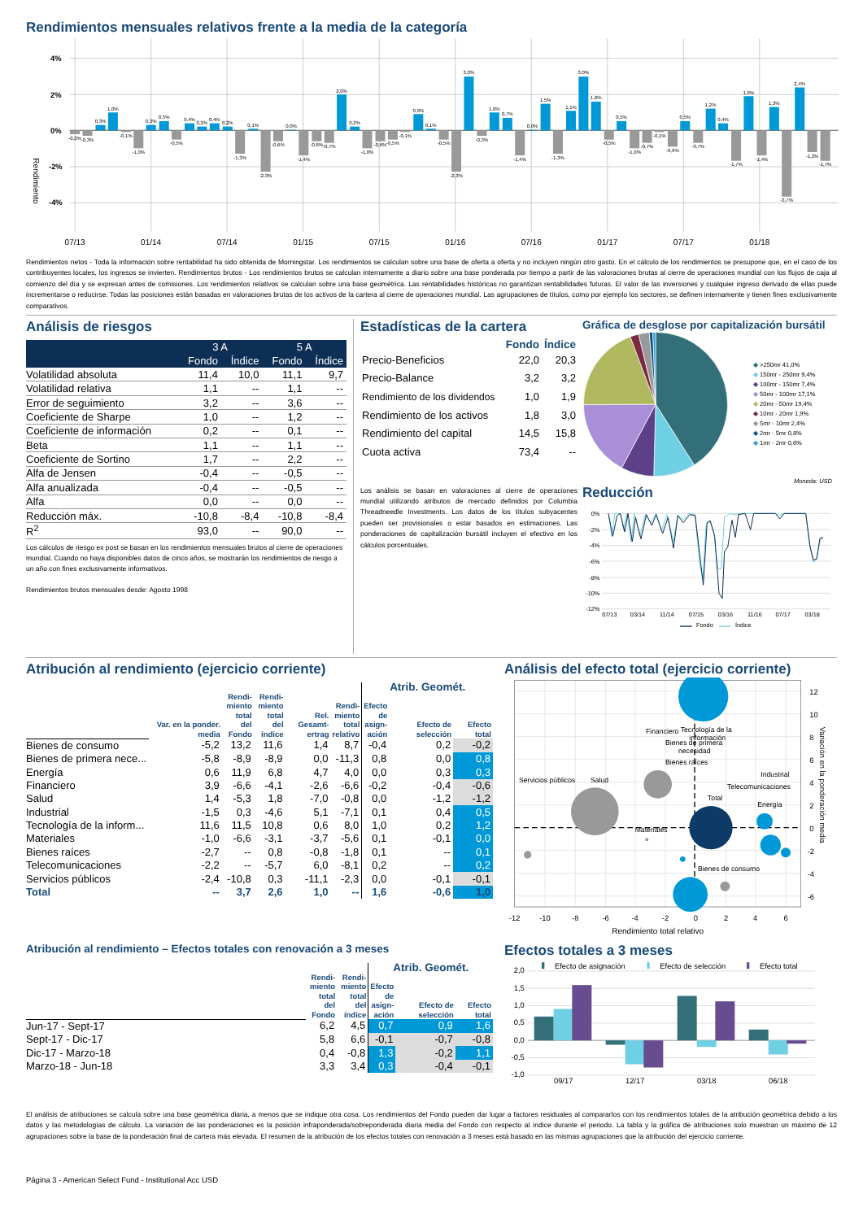Rendimientos mensuales relativos frente a la media de la categoría
4%
2%
0%
-2%
-4%
Rendimiento
-0,2%
-0,3%
0,3%
1,0%
-0,1%
-1,0%
0,3%
0,5%
-0,5%
0,4%
0,2%
0,4%
0,2%
-1,3%
0,1%
-2,3%
-0,6%
0,0%
-1,4%
-0,6%
-0,7%
2,0%
0,2%
-1,0%
-0,6%
-0,5%
-0,1%
0,9%
0,1%
-0,5%
-2,3%
3,0%
-0,3%
1,0%
0,7%
-1,4%
0,0%
1,5%
-1,3%
1,1%
3,0%
1,6%
-0,5%
0,5%
-1,0%
-0,7%
-0,1%
-0,9%
0,5%
-0,7%
1,2%
0,4%
-1,7%
1,9%
-1,4%
1,3%
-3,7%
2,4%
-1,2%
-1,7%
07/13
01/14
07/14
01/15
07/15
01/16
07/16
01/17
07/17
01/18
Rendimientos netos - Toda la información sobre rentabilidad ha sido obtenida de Morningstar. Los rendimientos se calculan sobre una base de oferta a oferta y no incluyen ningún otro gasto. En el cálculo de los rendimientos se presupone que, en el caso de los contribuyentes locales, los ingresos se invierten. Rendimientos brutos - Los rendimientos brutos se calculan internamente a diario sobre una base ponderada por tiempo a partir de las valoraciones brutas al cierre de operaciones mundial con los flujos de caja al comienzo del día y se expresan antes de comisiones. Los rendimientos relativos se calculan sobre una base geométrica. Las rentabilidades históricas no garantizan rentabilidades futuras. El valor de las inversiones y cualquier ingreso derivado de ellas puede incrementarse o reducirse. Todas las posiciones están basadas en valoraciones brutas de los activos de la cartera al cierre de operaciones mundial. Las agrupaciones de títulos, como por ejemplo los sectores, se definen internamente y tienen fines exclusivamente comparativos.
Análisis de riesgos
| | 3 A | | 5 A | |
| --- | --- | --- | --- | --- |
| | Fondo | Índice | Fondo | Índice |
| Volatilidad absoluta | 11,4 | 10,0 | 11,1 | 9,7 |
| Volatilidad relativa | 1,1 | -- | 1,1 | -- |
| Error de seguimiento | 3,2 | -- | 3,6 | -- |
| Coeficiente de Sharpe | 1,0 | -- | 1,2 | -- |
| Coeficiente de información | 0,2 | -- | 0,1 | -- |
| Beta | 1,1 | -- | 1,1 | -- |
| Coeficiente de Sortino | 1,7 | -- | 2,2 | -- |
| Alfa de Jensen | -0,4 | -- | -0,5 | -- |
| Alfa anualizada | -0,4 | -- | -0,5 | -- |
| Alfa | 0,0 | -- | 0,0 | -- |
| Reducción máx. | -10,8 | -8,4 | -10,8 | -8,4 |
| R<sup>2</sup> | 93,0 | -- | 90,0 | -- |
Los cálculos de riesgo ex post se basan en los rendimientos mensuales brutos al cierre de operaciones mundial. Cuando no haya disponibles datos de cinco años, se mostrarán los rendimientos de riesgo a un año con fines exclusivamente informativos.
Rendimientos brutos mensuales desde: Agosto 1998
Estadísticas de la cartera
| | Fondo | Índice |
| --- | --- | --- |
| Precio-Beneficios | 22,0 | 20,3 |
| Precio-Balance | 3,2 | 3,2 |
| Rendimiento de los dividendos | 1,0 | 1,9 |
| Rendimiento de los activos | 1,8 | 3,0 |
| Rendimiento del capital | 14,5 | 15,8 |
| Cuota activa | 73,4 | -- |
Los análisis se basan en valoraciones al cierre de operaciones mundial utilizando atributos de mercado definidos por Columbia Threadneedle Investments. Los datos de los títulos subyacentes pueden ser provisionales o estar basados en estimaciones. Las ponderaciones de capitalización bursátil incluyen el efectivo en los cálculos porcentuales.
Gráfica de desglose por capitalización bursátil
◆ >250mr 41,0%
◆ 150mr - 250mr 9,4%
◆ 100mr - 150mr 7,4%
◆ 50mr - 100mr 17,1%
◆ 20mr - 50mr 19,4%
◆ 10mr - 20mr 1,9%
◆ 5mr - 10mr 2,4%
◆ 2mr - 5mr 0,8%
◆ 1mr - 2mr 0,6%
Moneda: USD
Reducción
0%
-2%
-4%
-6%
-8%
-10%
-12%
07/13
03/14
11/14
07/15
03/16
11/16
07/17
03/18
Fondo
Índice
Atribución al rendimiento (ejercicio corriente)
| | | | | | | Atrib. Geomét. | | |
| --- | --- | --- | --- | --- | --- | --- | --- | --- |
| | Var. en la ponder. media | Rendi- miento total del Fondo | Rendi- miento total del índice | Rel. Gesamt- ertrag | Rendi- miento total relativo | Efecto de asign- ación | Efecto de selección | Efecto total |
| Bienes de consumo | -5,2 | 13,2 | 11,6 | 1,4 | 8,7 | -0,4 | 0,2 | -0,2 |
| Bienes de primera nece... | -5,8 | -8,9 | -8,9 | 0,0 | -11,3 | 0,8 | 0,0 | 0,8 |
| Energía | 0,6 | 11,9 | 6,8 | 4,7 | 4,0 | 0,0 | 0,3 | 0,3 |
| Financiero | 3,9 | -6,6 | -4,1 | -2,6 | -6,6 | -0,2 | -0,4 | -0,6 |
| Salud | 1,4 | -5,3 | 1,8 | -7,0 | -0,8 | 0,0 | -1,2 | -1,2 |
| Industrial | -1,5 | 0,3 | -4,6 | 5,1 | -7,1 | 0,1 | 0,4 | 0,5 |
| Tecnología de la inform... | 11,6 | 11,5 | 10,8 | 0,6 | 8,0 | 1,0 | 0,2 | 1,2 |
| Materiales | -1,0 | -6,6 | -3,1 | -3,7 | -5,6 | 0,1 | -0,1 | 0,0 |
| Bienes raíces | -2,7 | -- | 0,8 | -0,8 | -1,8 | 0,1 | -- | 0,1 |
| Telecomunicaciones | -2,2 | -- | -5,7 | 6,0 | -8,1 | 0,2 | -- | 0,2 |
| Servicios públicos | -2,4 | -10,8 | 0,3 | -11,1 | -2,3 | 0,0 | -0,1 | -0,1 |
| Total | -- | 3,7 | 2,6 | 1,0 | -- | 1,6 | -0,6 | 1,0 |
Análisis del efecto total (ejercicio corriente)
Financiero
Tecnología de la
información
Bienes de primera
necesidad
Bienes raíces
Servicios públicos
Salud
Industrial
Telecomunicaciones
Total
Energía
Materiales
Bienes de consumo
-12
-10
-8
-6
-4
-2
0
2
4
6
Rendimiento total relativo
12
10
8
6
4
2
0
-2
-4
-6
Variación en la ponderación media
Atribución al rendimiento – Efectos totales con renovación a 3 meses
| | | | Atrib. Geomét. | | |
| --- | --- | --- | --- | --- | --- |
| | Rendi- miento total del Fondo | Rendi- miento total del índice | Efecto de asign- ación | Efecto de selección | Efecto total |
| Jun-17 - Sept-17 | 6,2 | 4,5 | 0,7 | 0,9 | 1,6 |
| Sept-17 - Dic-17 | 5,8 | 6,6 | -0,1 | -0,7 | -0,8 |
| Dic-17 - Marzo-18 | 0,4 | -0,8 | 1,3 | -0,2 | 1,1 |
| Marzo-18 - Jun-18 | 3,3 | 3,4 | 0,3 | -0,4 | -0,1 |
Efectos totales a 3 meses
Efecto de asignación
Efecto de selección
Efecto total
2,0
1,5
1,0
0,5
0,0
-0,5
-1,0
09/17
12/17
03/18
06/18
El análisis de atribuciones se calcula sobre una base geométrica diaria, a menos que se indique otra cosa. Los rendimientos del Fondo pueden dar lugar a factores residuales al compararlos con los rendimientos totales de la atribución geométrica debido a los datos y las metodologías de cálculo. La variación de las ponderaciones es la posición infraponderada/sobreponderada diaria media del Fondo con respecto al índice durante el periodo. La tabla y la gráfica de atribuciones solo muestran un máximo de 12 agrupaciones sobre la base de la ponderación final de cartera más elevada. El resumen de la atribución de los efectos totales con renovación a 3 meses está basado en las mismas agrupaciones que la atribución del ejercicio corriente.
Página 3 - American Select Fund - Institutional Acc USD